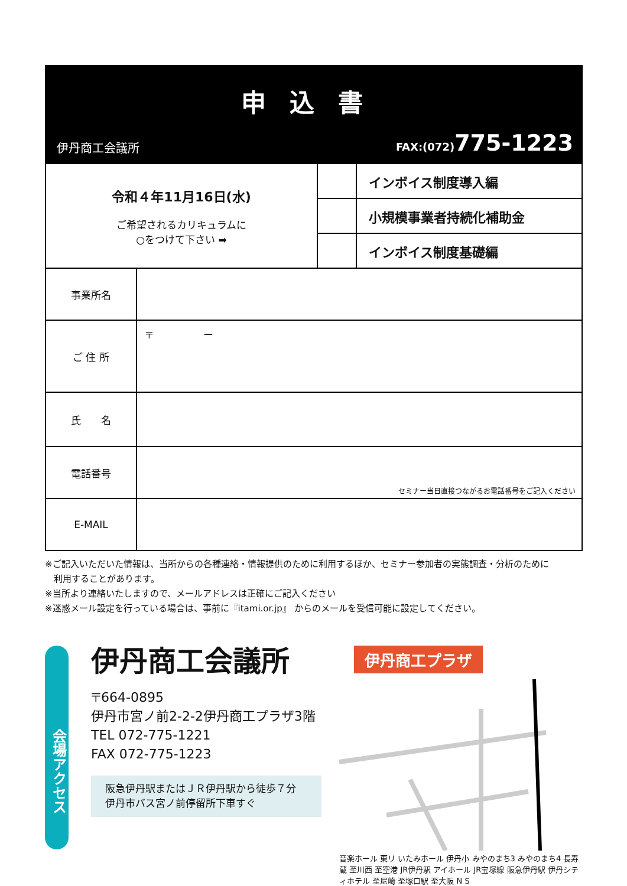申込書
伊丹商工会議所 FAX:(072)775-1223
| 令和４年11月16日(水) ご希望されるカリキュラムに ○をつけて下さい ➡ | | | インボイス制度導入編 |
| | | | 小規模事業者持続化補助金 |
| | | | インボイス制度基礎編 |
| 事業所名 | | | |
| ご 住 所 | 〒 ー | | |
| 氏 名 | | | |
| 電話番号 | セミナー当日直接つながるお電話番号をご記入ください | | |
| E-MAIL | | | |
※ご記入いただいた情報は、当所からの各種連絡・情報提供のために利用するほか、セミナー参加者の実態調査・分析のために
　利用することがあります。
※当所より連絡いたしますので、メールアドレスは正確にご記入ください
※迷惑メール設定を行っている場合は、事前に『itami.or.jp』 からのメールを受信可能に設定してください。
会場アクセス
伊丹商工会議所
〒664-0895
伊丹市宮ノ前2-2-2伊丹商工プラザ3階
TEL 072-775-1221
FAX 072-775-1223
阪急伊丹駅またはＪＲ伊丹駅から徒歩７分
伊丹市バス宮ノ前停留所下車すぐ
伊丹商工プラザ
音楽ホール 東リ いたみホール 伊丹小 みやのまち3 みやのまち4 長寿蔵 至川西 至空港 JR伊丹駅 アイホール JR宝塚線 阪急伊丹駅 伊丹シティホテル 至尼崎 至塚口駅 至大阪 N S